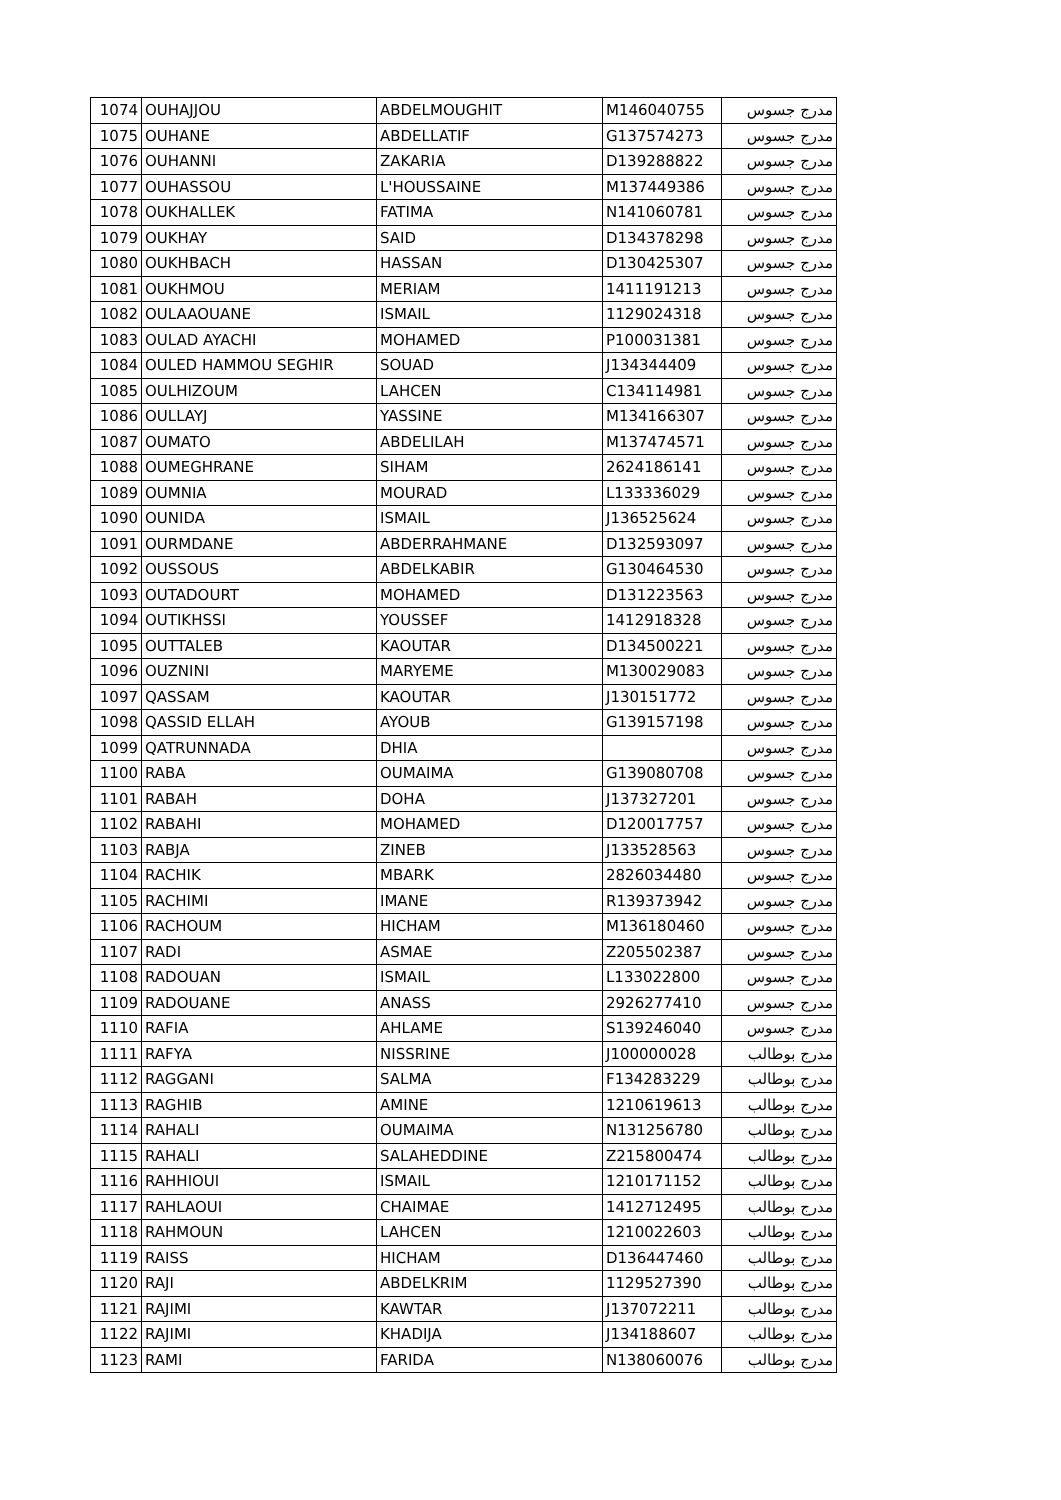| 1074 | OUHAJJOU | ABDELMOUGHIT | M146040755 | مدرج جسوس |
| 1075 | OUHANE | ABDELLATIF | G137574273 | مدرج جسوس |
| 1076 | OUHANNI | ZAKARIA | D139288822 | مدرج جسوس |
| 1077 | OUHASSOU | L'HOUSSAINE | M137449386 | مدرج جسوس |
| 1078 | OUKHALLEK | FATIMA | N141060781 | مدرج جسوس |
| 1079 | OUKHAY | SAID | D134378298 | مدرج جسوس |
| 1080 | OUKHBACH | HASSAN | D130425307 | مدرج جسوس |
| 1081 | OUKHMOU | MERIAM | 1411191213 | مدرج جسوس |
| 1082 | OULAAOUANE | ISMAIL | 1129024318 | مدرج جسوس |
| 1083 | OULAD AYACHI | MOHAMED | P100031381 | مدرج جسوس |
| 1084 | OULED HAMMOU SEGHIR | SOUAD | J134344409 | مدرج جسوس |
| 1085 | OULHIZOUM | LAHCEN | C134114981 | مدرج جسوس |
| 1086 | OULLAYJ | YASSINE | M134166307 | مدرج جسوس |
| 1087 | OUMATO | ABDELILAH | M137474571 | مدرج جسوس |
| 1088 | OUMEGHRANE | SIHAM | 2624186141 | مدرج جسوس |
| 1089 | OUMNIA | MOURAD | L133336029 | مدرج جسوس |
| 1090 | OUNIDA | ISMAIL | J136525624 | مدرج جسوس |
| 1091 | OURMDANE | ABDERRAHMANE | D132593097 | مدرج جسوس |
| 1092 | OUSSOUS | ABDELKABIR | G130464530 | مدرج جسوس |
| 1093 | OUTADOURT | MOHAMED | D131223563 | مدرج جسوس |
| 1094 | OUTIKHSSI | YOUSSEF | 1412918328 | مدرج جسوس |
| 1095 | OUTTALEB | KAOUTAR | D134500221 | مدرج جسوس |
| 1096 | OUZNINI | MARYEME | M130029083 | مدرج جسوس |
| 1097 | QASSAM | KAOUTAR | J130151772 | مدرج جسوس |
| 1098 | QASSID ELLAH | AYOUB | G139157198 | مدرج جسوس |
| 1099 | QATRUNNADA | DHIA | | مدرج جسوس |
| 1100 | RABA | OUMAIMA | G139080708 | مدرج جسوس |
| 1101 | RABAH | DOHA | J137327201 | مدرج جسوس |
| 1102 | RABAHI | MOHAMED | D120017757 | مدرج جسوس |
| 1103 | RABJA | ZINEB | J133528563 | مدرج جسوس |
| 1104 | RACHIK | MBARK | 2826034480 | مدرج جسوس |
| 1105 | RACHIMI | IMANE | R139373942 | مدرج جسوس |
| 1106 | RACHOUM | HICHAM | M136180460 | مدرج جسوس |
| 1107 | RADI | ASMAE | Z205502387 | مدرج جسوس |
| 1108 | RADOUAN | ISMAIL | L133022800 | مدرج جسوس |
| 1109 | RADOUANE | ANASS | 2926277410 | مدرج جسوس |
| 1110 | RAFIA | AHLAME | S139246040 | مدرج جسوس |
| 1111 | RAFYA | NISSRINE | J100000028 | مدرج بوطالب |
| 1112 | RAGGANI | SALMA | F134283229 | مدرج بوطالب |
| 1113 | RAGHIB | AMINE | 1210619613 | مدرج بوطالب |
| 1114 | RAHALI | OUMAIMA | N131256780 | مدرج بوطالب |
| 1115 | RAHALI | SALAHEDDINE | Z215800474 | مدرج بوطالب |
| 1116 | RAHHIOUI | ISMAIL | 1210171152 | مدرج بوطالب |
| 1117 | RAHLAOUI | CHAIMAE | 1412712495 | مدرج بوطالب |
| 1118 | RAHMOUN | LAHCEN | 1210022603 | مدرج بوطالب |
| 1119 | RAISS | HICHAM | D136447460 | مدرج بوطالب |
| 1120 | RAJI | ABDELKRIM | 1129527390 | مدرج بوطالب |
| 1121 | RAJIMI | KAWTAR | J137072211 | مدرج بوطالب |
| 1122 | RAJIMI | KHADIJA | J134188607 | مدرج بوطالب |
| 1123 | RAMI | FARIDA | N138060076 | مدرج بوطالب |